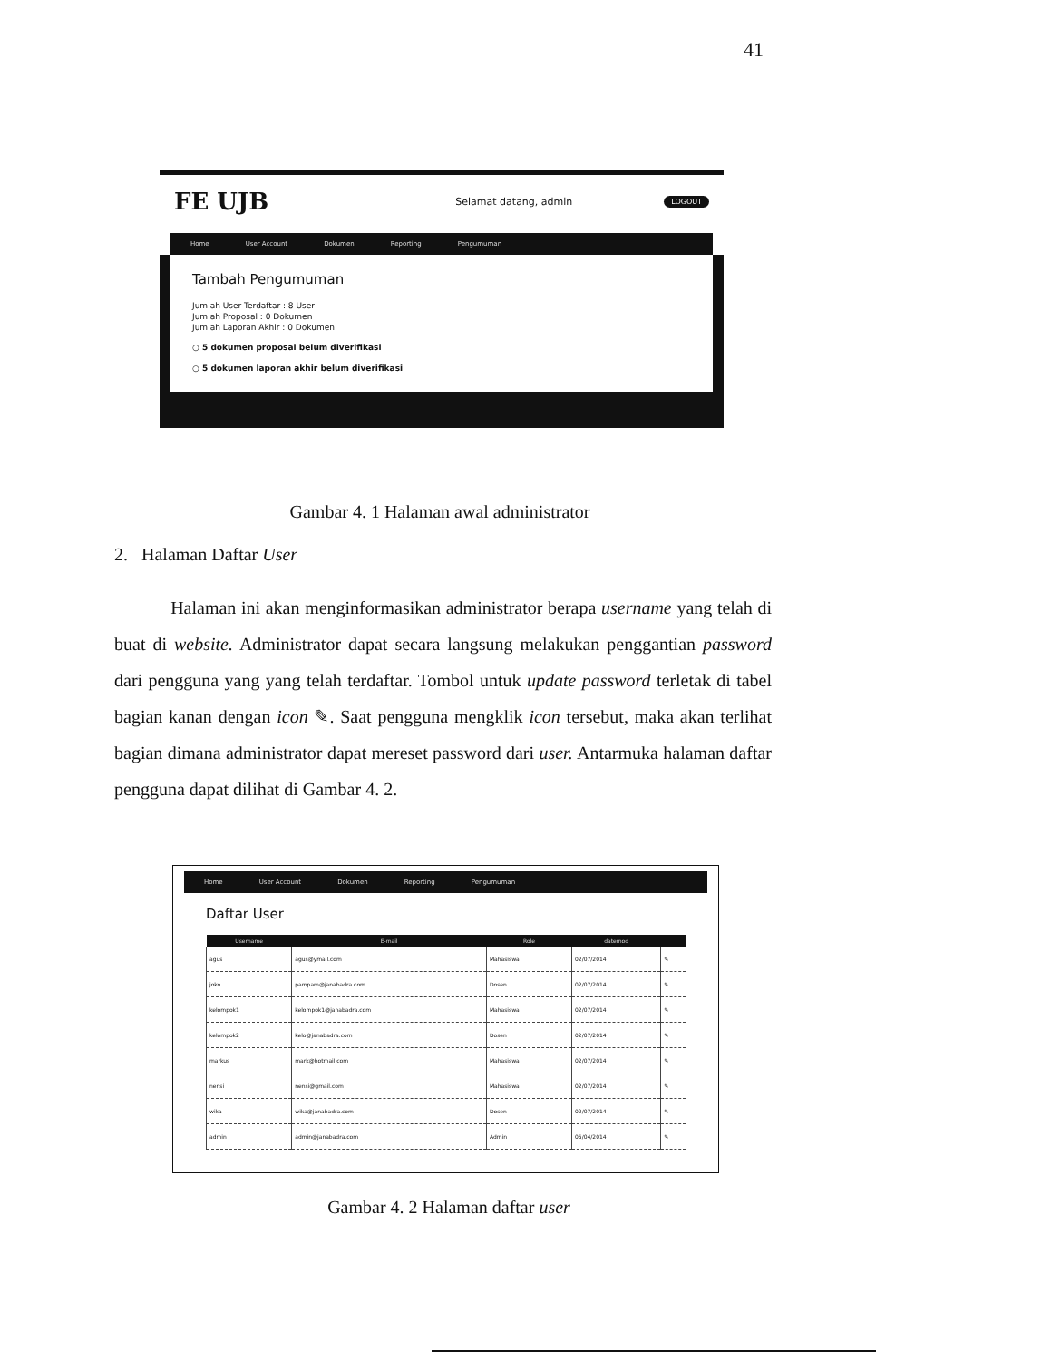41
FE UJB
Selamat datang, admin
LOGOUT
Home User Account Dokumen Reporting Pengumuman
Tambah Pengumuman
Jumlah User Terdaftar : 8 User
Jumlah Proposal : 0 Dokumen
Jumlah Laporan Akhir : 0 Dokumen
○ 5 dokumen proposal belum diverifikasi
○ 5 dokumen laporan akhir belum diverifikasi
Gambar 4. 1 Halaman awal administrator
2. Halaman Daftar User
Halaman ini akan menginformasikan administrator berapa username yang telah di buat di website. Administrator dapat secara langsung melakukan penggantian password dari pengguna yang yang telah terdaftar. Tombol untuk update password terletak di tabel bagian kanan dengan icon ✎. Saat pengguna mengklik icon tersebut, maka akan terlihat bagian dimana administrator dapat mereset password dari user. Antarmuka halaman daftar pengguna dapat dilihat di Gambar 4. 2.
Home User Account Dokumen Reporting Pengumuman
Daftar User
| Username | E-mail | Role | datemod | |
| --- | --- | --- | --- | --- |
| agus | agus@ymail.com | Mahasiswa | 02/07/2014 | ✎ |
| joko | pampam@janabadra.com | Dosen | 02/07/2014 | ✎ |
| kelompok1 | kelompok1@janabadra.com | Mahasiswa | 02/07/2014 | ✎ |
| kelompok2 | kelo@janabadra.com | Dosen | 02/07/2014 | ✎ |
| markus | mark@hotmail.com | Mahasiswa | 02/07/2014 | ✎ |
| nensi | nensi@gmail.com | Mahasiswa | 02/07/2014 | ✎ |
| wika | wika@janabadra.com | Dosen | 02/07/2014 | ✎ |
| admin | admin@janabadra.com | Admin | 05/04/2014 | ✎ |
Gambar 4. 2 Halaman daftar user